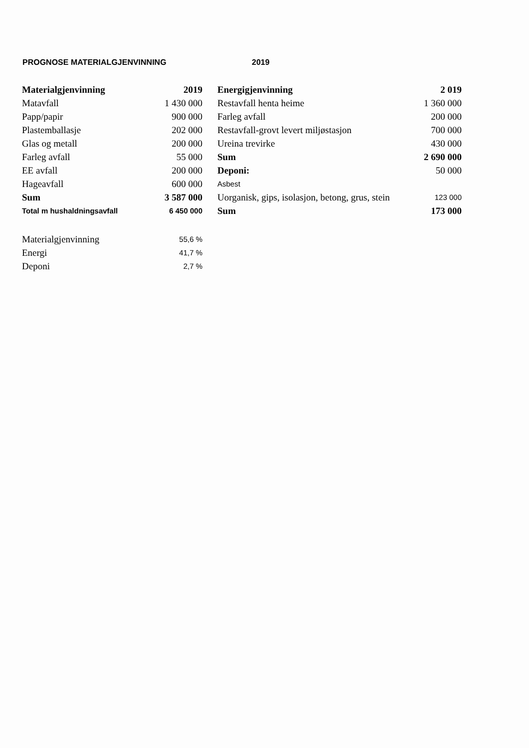PROGNOSE MATERIALGJENVINNING 2019
| Materialgjenvinning | 2019 |
| --- | --- |
| Matavfall | 1 430 000 |
| Papp/papir | 900 000 |
| Plastemballasje | 202 000 |
| Glas og metall | 200 000 |
| Farleg avfall | 55 000 |
| EE avfall | 200 000 |
| Hageavfall | 600 000 |
| Sum | 3 587 000 |
| Total m hushaldningsavfall | 6 450 000 |
| Energigjenvinning | 2 019 |
| --- | --- |
| Restavfall henta heime | 1 360 000 |
| Farleg avfall | 200 000 |
| Restavfall-grovt levert miljøstasjon | 700 000 |
| Ureina trevirke | 430 000 |
| Sum | 2 690 000 |
| Deponi: | 50 000 |
| Asbest | |
| Uorganisk, gips, isolasjon, betong, grus, stein | 123 000 |
| Sum | 173 000 |
| Materialgjenvinning | 55,6 % |
| Energi | 41,7 % |
| Deponi | 2,7 % |